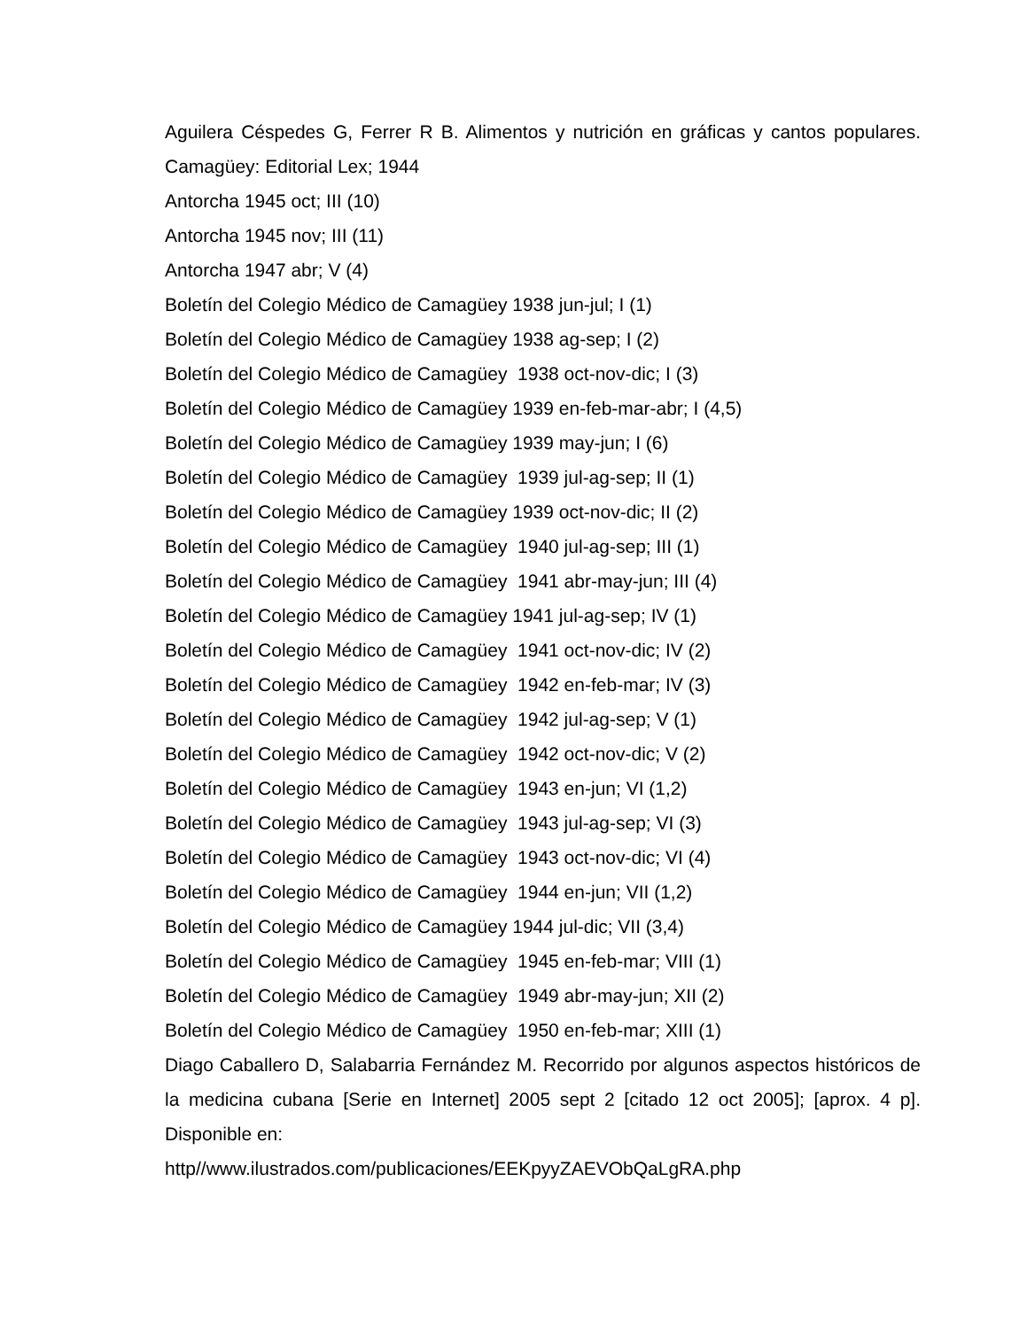Aguilera Céspedes G, Ferrer R B. Alimentos y nutrición en gráficas y cantos populares. Camagüey: Editorial Lex; 1944
Antorcha 1945 oct; III (10)
Antorcha 1945 nov; III (11)
Antorcha 1947 abr; V (4)
Boletín del Colegio Médico de Camagüey 1938 jun-jul; I (1)
Boletín del Colegio Médico de Camagüey 1938 ag-sep; I (2)
Boletín del Colegio Médico de Camagüey 1938 oct-nov-dic; I (3)
Boletín del Colegio Médico de Camagüey 1939 en-feb-mar-abr; I (4,5)
Boletín del Colegio Médico de Camagüey 1939 may-jun; I (6)
Boletín del Colegio Médico de Camagüey 1939 jul-ag-sep; II (1)
Boletín del Colegio Médico de Camagüey 1939 oct-nov-dic; II (2)
Boletín del Colegio Médico de Camagüey 1940 jul-ag-sep; III (1)
Boletín del Colegio Médico de Camagüey 1941 abr-may-jun; III (4)
Boletín del Colegio Médico de Camagüey 1941 jul-ag-sep; IV (1)
Boletín del Colegio Médico de Camagüey 1941 oct-nov-dic; IV (2)
Boletín del Colegio Médico de Camagüey 1942 en-feb-mar; IV (3)
Boletín del Colegio Médico de Camagüey 1942 jul-ag-sep; V (1)
Boletín del Colegio Médico de Camagüey 1942 oct-nov-dic; V (2)
Boletín del Colegio Médico de Camagüey 1943 en-jun; VI (1,2)
Boletín del Colegio Médico de Camagüey 1943 jul-ag-sep; VI (3)
Boletín del Colegio Médico de Camagüey 1943 oct-nov-dic; VI (4)
Boletín del Colegio Médico de Camagüey 1944 en-jun; VII (1,2)
Boletín del Colegio Médico de Camagüey 1944 jul-dic; VII (3,4)
Boletín del Colegio Médico de Camagüey 1945 en-feb-mar; VIII (1)
Boletín del Colegio Médico de Camagüey 1949 abr-may-jun; XII (2)
Boletín del Colegio Médico de Camagüey 1950 en-feb-mar; XIII (1)
Diago Caballero D, Salabarria Fernández M. Recorrido por algunos aspectos históricos de la medicina cubana [Serie en Internet] 2005 sept 2 [citado 12 oct 2005]; [aprox. 4 p]. Disponible en:
http//www.ilustrados.com/publicaciones/EEKpyyZAEVObQaLgRA.php